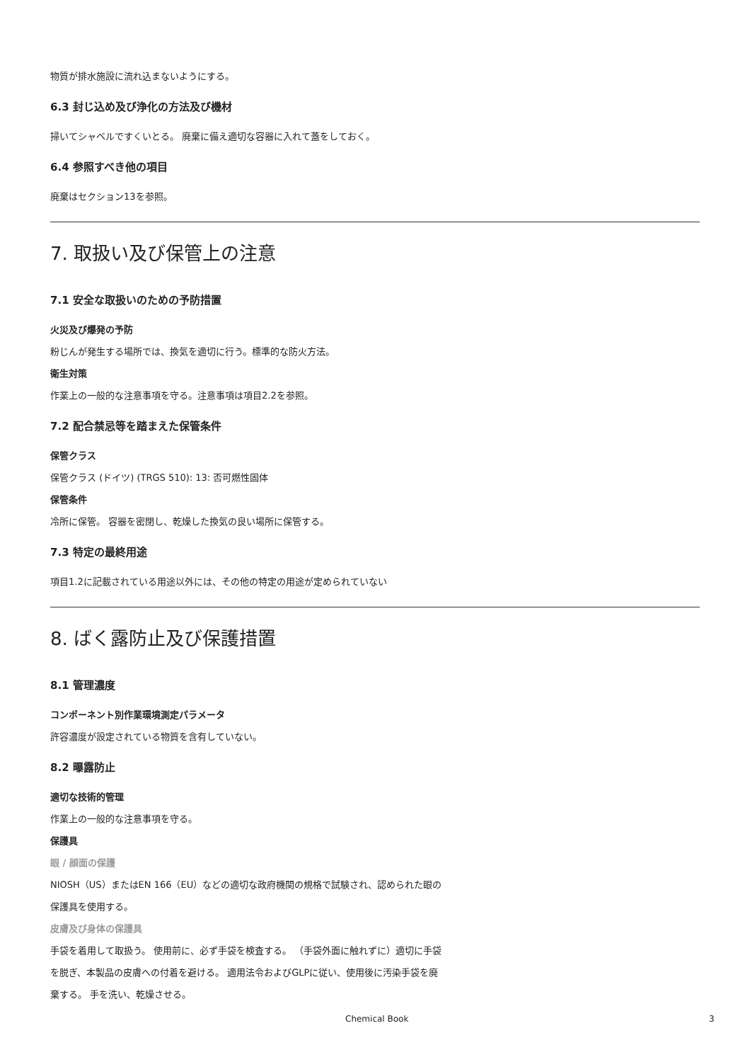物質が排水施設に流れ込まないようにする。
6.3 封じ込め及び浄化の方法及び機材
掃いてシャベルですくいとる。 廃棄に備え適切な容器に入れて蓋をしておく。
6.4 参照すべき他の項目
廃棄はセクション13を参照。
7. 取扱い及び保管上の注意
7.1 安全な取扱いのための予防措置
火災及び爆発の予防
粉じんが発生する場所では、換気を適切に行う。標準的な防火方法。
衛生対策
作業上の一般的な注意事項を守る。注意事項は項目2.2を参照。
7.2 配合禁忌等を踏まえた保管条件
保管クラス
保管クラス (ドイツ) (TRGS 510): 13: 否可燃性固体
保管条件
冷所に保管。 容器を密閉し、乾燥した換気の良い場所に保管する。
7.3 特定の最終用途
項目1.2に記載されている用途以外には、その他の特定の用途が定められていない
8. ばく露防止及び保護措置
8.1 管理濃度
コンポーネント別作業環境測定パラメータ
許容濃度が設定されている物質を含有していない。
8.2 曝露防止
適切な技術的管理
作業上の一般的な注意事項を守る。
保護具
眼 / 顔面の保護
NIOSH（US）またはEN 166（EU）などの適切な政府機関の規格で試験され、認められた眼の
保護具を使用する。
皮膚及び身体の保護具
手袋を着用して取扱う。 使用前に、必ず手袋を検査する。 （手袋外面に触れずに）適切に手袋
を脱ぎ、本製品の皮膚への付着を避ける。 適用法令およびGLPに従い、使用後に汚染手袋を廃
棄する。 手を洗い、乾燥させる。
Chemical Book 3